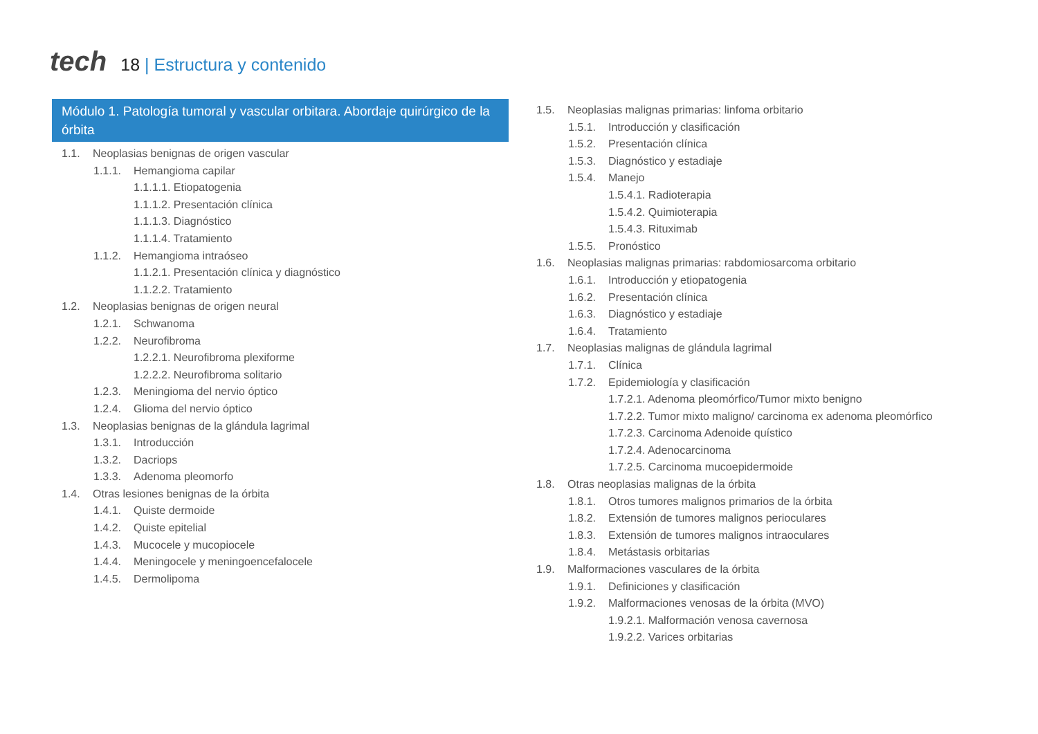tech
18 | Estructura y contenido
Módulo 1. Patología tumoral y vascular orbitara. Abordaje quirúrgico de la órbita
1.1. Neoplasias benignas de origen vascular
1.1.1. Hemangioma capilar
1.1.1.1. Etiopatogenia
1.1.1.2. Presentación clínica
1.1.1.3. Diagnóstico
1.1.1.4. Tratamiento
1.1.2. Hemangioma intraóseo
1.1.2.1. Presentación clínica y diagnóstico
1.1.2.2. Tratamiento
1.2. Neoplasias benignas de origen neural
1.2.1. Schwanoma
1.2.2. Neurofibroma
1.2.2.1. Neurofibroma plexiforme
1.2.2.2. Neurofibroma solitario
1.2.3. Meningioma del nervio óptico
1.2.4. Glioma del nervio óptico
1.3. Neoplasias benignas de la glándula lagrimal
1.3.1. Introducción
1.3.2. Dacriops
1.3.3. Adenoma pleomorfo
1.4. Otras lesiones benignas de la órbita
1.4.1. Quiste dermoide
1.4.2. Quiste epitelial
1.4.3. Mucocele y mucopiocele
1.4.4. Meningocele y meningoencefalocele
1.4.5. Dermolipoma
1.5. Neoplasias malignas primarias: linfoma orbitario
1.5.1. Introducción y clasificación
1.5.2. Presentación clínica
1.5.3. Diagnóstico y estadiaje
1.5.4. Manejo
1.5.4.1. Radioterapia
1.5.4.2. Quimioterapia
1.5.4.3. Rituximab
1.5.5. Pronóstico
1.6. Neoplasias malignas primarias: rabdomiosarcoma orbitario
1.6.1. Introducción y etiopatogenia
1.6.2. Presentación clínica
1.6.3. Diagnóstico y estadiaje
1.6.4. Tratamiento
1.7. Neoplasias malignas de glándula lagrimal
1.7.1. Clínica
1.7.2. Epidemiología y clasificación
1.7.2.1. Adenoma pleomórfico/Tumor mixto benigno
1.7.2.2. Tumor mixto maligno/ carcinoma ex adenoma pleomórfico
1.7.2.3. Carcinoma Adenoide quístico
1.7.2.4. Adenocarcinoma
1.7.2.5. Carcinoma mucoepidermoide
1.8. Otras neoplasias malignas de la órbita
1.8.1. Otros tumores malignos primarios de la órbita
1.8.2. Extensión de tumores malignos perioculares
1.8.3. Extensión de tumores malignos intraoculares
1.8.4. Metástasis orbitarias
1.9. Malformaciones vasculares de la órbita
1.9.1. Definiciones y clasificación
1.9.2. Malformaciones venosas de la órbita (MVO)
1.9.2.1. Malformación venosa cavernosa
1.9.2.2. Varices orbitarias